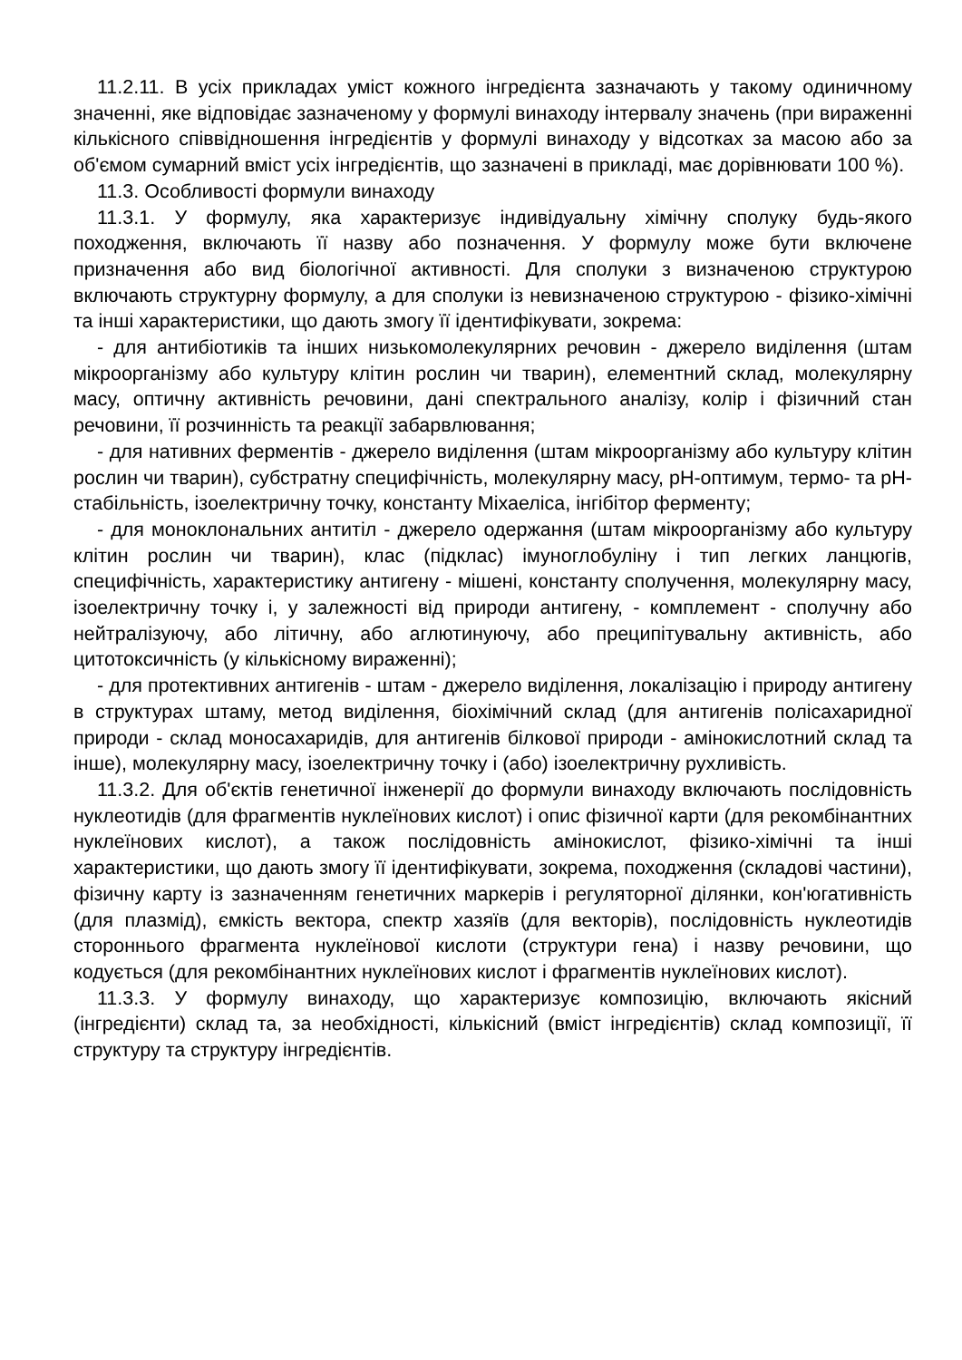11.2.11. В усіх прикладах уміст кожного інгредієнта зазначають у такому одиничному значенні, яке відповідає зазначеному у формулі винаходу інтервалу значень (при вираженні кількісного співвідношення інгредієнтів у формулі винаходу у відсотках за масою або за об'ємом сумарний вміст усіх інгредієнтів, що зазначені в прикладі, має дорівнювати 100 %).
11.3. Особливості формули винаходу
11.3.1. У формулу, яка характеризує індивідуальну хімічну сполуку будь-якого походження, включають її назву або позначення. У формулу може бути включене призначення або вид біологічної активності. Для сполуки з визначеною структурою включають структурну формулу, а для сполуки із невизначеною структурою - фізико-хімічні та інші характеристики, що дають змогу її ідентифікувати, зокрема:
- для антибіотиків та інших низькомолекулярних речовин - джерело виділення (штам мікроорганізму або культуру клітин рослин чи тварин), елементний склад, молекулярну масу, оптичну активність речовини, дані спектрального аналізу, колір і фізичний стан речовини, її розчинність та реакції забарвлювання;
- для нативних ферментів - джерело виділення (штам мікроорганізму або культуру клітин рослин чи тварин), субстратну специфічність, молекулярну масу, pH-оптимум, термо- та pH-стабільність, ізоелектричну точку, константу Міхаеліса, інгібітор ферменту;
- для моноклональних антитіл - джерело одержання (штам мікроорганізму або культуру клітин рослин чи тварин), клас (підклас) імуноглобуліну і тип легких ланцюгів, специфічність, характеристику антигену - мішені, константу сполучення, молекулярну масу, ізоелектричну точку і, у залежності від природи антигену, - комплемент - сполучну або нейтралізуючу, або літичну, або аглютинуючу, або преципітувальну активність, або цитотоксичність (у кількісному вираженні);
- для протективних антигенів - штам - джерело виділення, локалізацію і природу антигену в структурах штаму, метод виділення, біохімічний склад (для антигенів полісахаридної природи - склад моносахаридів, для антигенів білкової природи - амінокислотний склад та інше), молекулярну масу, ізоелектричну точку і (або) ізоелектричну рухливість.
11.3.2. Для об'єктів генетичної інженерії до формули винаходу включають послідовність нуклеотидів (для фрагментів нуклеїнових кислот) і опис фізичної карти (для рекомбінантних нуклеїнових кислот), а також послідовність амінокислот, фізико-хімічні та інші характеристики, що дають змогу її ідентифікувати, зокрема, походження (складові частини), фізичну карту із зазначенням генетичних маркерів і регуляторної ділянки, кон'югативність (для плазмід), ємкість вектора, спектр хазяїв (для векторів), послідовність нуклеотидів стороннього фрагмента нуклеїнової кислоти (структури гена) і назву речовини, що кодується (для рекомбінантних нуклеїнових кислот і фрагментів нуклеїнових кислот).
11.3.3. У формулу винаходу, що характеризує композицію, включають якісний (інгредієнти) склад та, за необхідності, кількісний (вміст інгредієнтів) склад композиції, її структуру та структуру інгредієнтів.